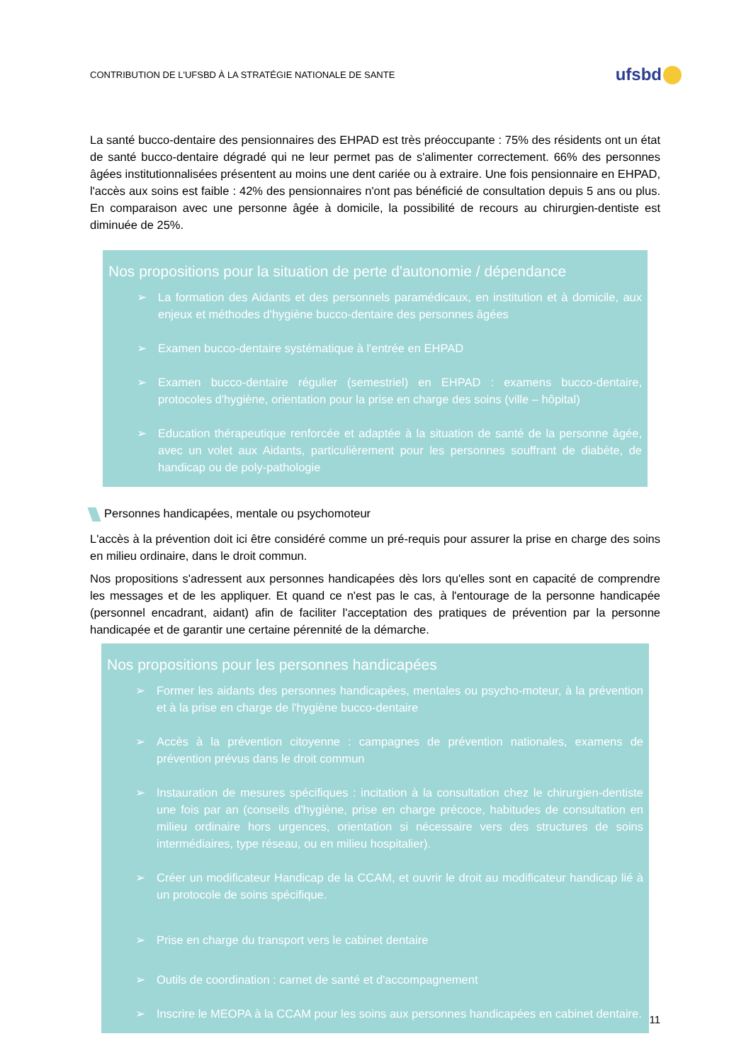CONTRIBUTION DE L'UFSBD À LA STRATÉGIE NATIONALE DE SANTE
ufsbd
La santé bucco-dentaire des pensionnaires des EHPAD est très préoccupante : 75% des résidents ont un état de santé bucco-dentaire dégradé qui ne leur permet pas de s'alimenter correctement. 66% des personnes âgées institutionnalisées présentent au moins une dent cariée ou à extraire. Une fois pensionnaire en EHPAD, l'accès aux soins est faible : 42% des pensionnaires n'ont pas bénéficié de consultation depuis 5 ans ou plus. En comparaison avec une personne âgée à domicile, la possibilité de recours au chirurgien-dentiste est diminuée de 25%.
Nos propositions pour la situation de perte d'autonomie / dépendance
➢ La formation des Aidants et des personnels paramédicaux, en institution et à domicile, aux enjeux et méthodes d'hygiène bucco-dentaire des personnes âgées
➢ Examen bucco-dentaire systématique à l'entrée en EHPAD
➢ Examen bucco-dentaire régulier (semestriel) en EHPAD : examens bucco-dentaire, protocoles d'hygiène, orientation pour la prise en charge des soins (ville – hôpital)
➢ Education thérapeutique renforcée et adaptée à la situation de santé de la personne âgée, avec un volet aux Aidants, particulièrement pour les personnes souffrant de diabète, de handicap ou de poly-pathologie
Personnes handicapées, mentale ou psychomoteur
L'accès à la prévention doit ici être considéré comme un pré-requis pour assurer la prise en charge des soins en milieu ordinaire, dans le droit commun.
Nos propositions s'adressent aux personnes handicapées dès lors qu'elles sont en capacité de comprendre les messages et de les appliquer. Et quand ce n'est pas le cas, à l'entourage de la personne handicapée (personnel encadrant, aidant) afin de faciliter l'acceptation des pratiques de prévention par la personne handicapée et de garantir une certaine pérennité de la démarche.
Nos propositions pour les personnes handicapées
➢ Former les aidants des personnes handicapées, mentales ou psycho-moteur, à la prévention et à la prise en charge de l'hygiène bucco-dentaire
➢ Accès à la prévention citoyenne : campagnes de prévention nationales, examens de prévention prévus dans le droit commun
➢ Instauration de mesures spécifiques : incitation à la consultation chez le chirurgien-dentiste une fois par an (conseils d'hygiène, prise en charge précoce, habitudes de consultation en milieu ordinaire hors urgences, orientation si nécessaire vers des structures de soins intermédiaires, type réseau, ou en milieu hospitalier).
➢ Créer un modificateur Handicap de la CCAM, et ouvrir le droit au modificateur handicap lié à un protocole de soins spécifique.
➢ Prise en charge du transport vers le cabinet dentaire
➢ Outils de coordination : carnet de santé et d'accompagnement
➢ Inscrire le MEOPA à la CCAM pour les soins aux personnes handicapées en cabinet dentaire.
11